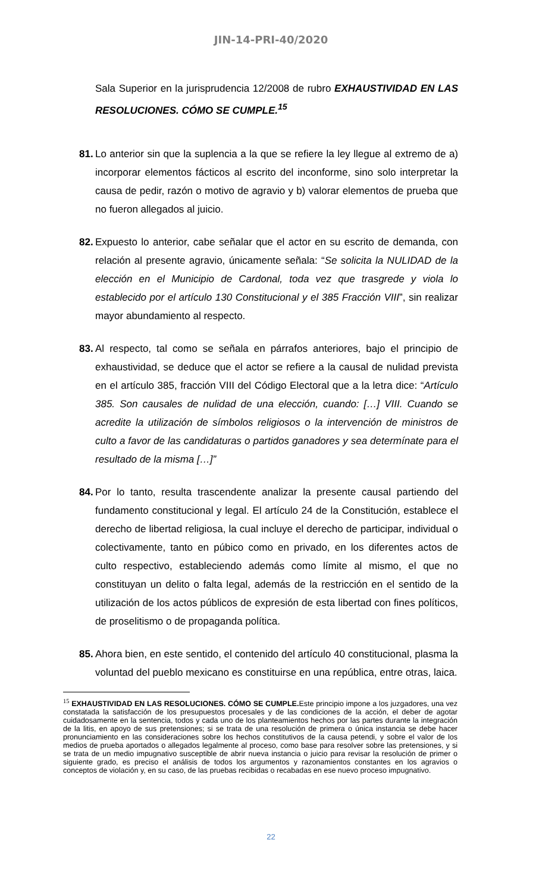JIN-14-PRI-40/2020
Sala Superior en la jurisprudencia 12/2008 de rubro EXHAUSTIVIDAD EN LAS RESOLUCIONES. CÓMO SE CUMPLE.<sup>15</sup>
81. Lo anterior sin que la suplencia a la que se refiere la ley llegue al extremo de a) incorporar elementos fácticos al escrito del inconforme, sino solo interpretar la causa de pedir, razón o motivo de agravio y b) valorar elementos de prueba que no fueron allegados al juicio.
82. Expuesto lo anterior, cabe señalar que el actor en su escrito de demanda, con relación al presente agravio, únicamente señala: “Se solicita la NULIDAD de la elección en el Municipio de Cardonal, toda vez que trasgrede y viola lo establecido por el artículo 130 Constitucional y el 385 Fracción VIII”, sin realizar mayor abundamiento al respecto.
83. Al respecto, tal como se señala en párrafos anteriores, bajo el principio de exhaustividad, se deduce que el actor se refiere a la causal de nulidad prevista en el artículo 385, fracción VIII del Código Electoral que a la letra dice: “Artículo 385. Son causales de nulidad de una elección, cuando: […] VIII. Cuando se acredite la utilización de símbolos religiosos o la intervención de ministros de culto a favor de las candidaturas o partidos ganadores y sea determínate para el resultado de la misma […]”
84. Por lo tanto, resulta trascendente analizar la presente causal partiendo del fundamento constitucional y legal. El artículo 24 de la Constitución, establece el derecho de libertad religiosa, la cual incluye el derecho de participar, individual o colectivamente, tanto en púbico como en privado, en los diferentes actos de culto respectivo, estableciendo además como límite al mismo, el que no constituyan un delito o falta legal, además de la restricción en el sentido de la utilización de los actos públicos de expresión de esta libertad con fines políticos, de proselitismo o de propaganda política.
85. Ahora bien, en este sentido, el contenido del artículo 40 constitucional, plasma la voluntad del pueblo mexicano es constituirse en una república, entre otras, laica.
<sup>15</sup> EXHAUSTIVIDAD EN LAS RESOLUCIONES. CÓMO SE CUMPLE. Este principio impone a los juzgadores, una vez constatada la satisfacción de los presupuestos procesales y de las condiciones de la acción, el deber de agotar cuidadosamente en la sentencia, todos y cada uno de los planteamientos hechos por las partes durante la integración de la litis, en apoyo de sus pretensiones; si se trata de una resolución de primera o única instancia se debe hacer pronunciamiento en las consideraciones sobre los hechos constitutivos de la causa petendi, y sobre el valor de los medios de prueba aportados o allegados legalmente al proceso, como base para resolver sobre las pretensiones, y si se trata de un medio impugnativo susceptible de abrir nueva instancia o juicio para revisar la resolución de primer o siguiente grado, es preciso el análisis de todos los argumentos y razonamientos constantes en los agravios o conceptos de violación y, en su caso, de las pruebas recibidas o recabadas en ese nuevo proceso impugnativo.
22